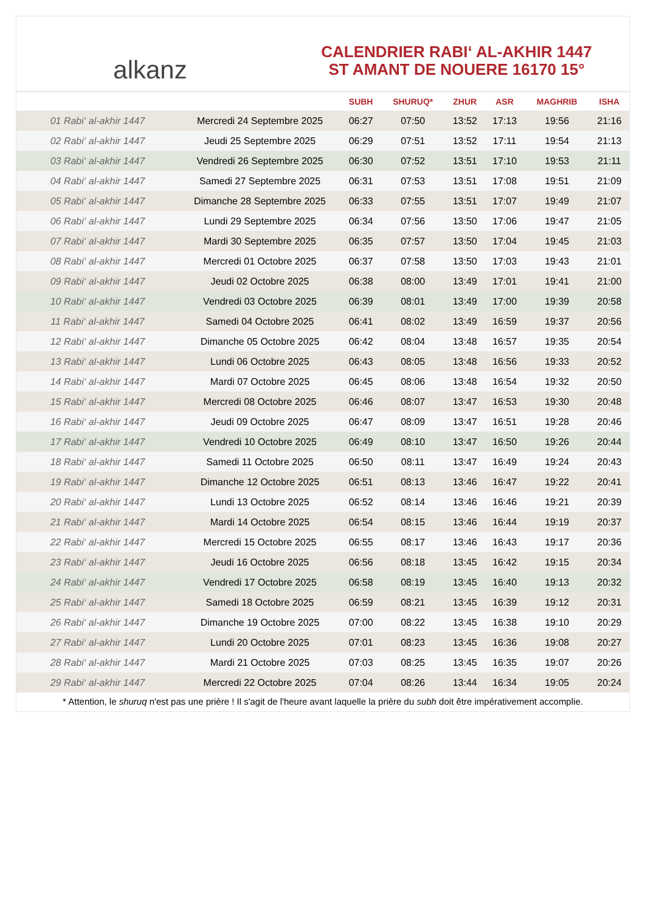alkanz
CALENDRIER RABI‘ AL-AKHIR 1447
ST AMANT DE NOUERE 16170 15°
| | | SUBH | SHURUQ* | ZHUR | ASR | MAGHRIB | ISHA |
| --- | --- | --- | --- | --- | --- | --- | --- |
| 01 Rabi‘ al-akhir 1447 | Mercredi 24 Septembre 2025 | 06:27 | 07:50 | 13:52 | 17:13 | 19:56 | 21:16 |
| 02 Rabi‘ al-akhir 1447 | Jeudi 25 Septembre 2025 | 06:29 | 07:51 | 13:52 | 17:11 | 19:54 | 21:13 |
| 03 Rabi‘ al-akhir 1447 | Vendredi 26 Septembre 2025 | 06:30 | 07:52 | 13:51 | 17:10 | 19:53 | 21:11 |
| 04 Rabi‘ al-akhir 1447 | Samedi 27 Septembre 2025 | 06:31 | 07:53 | 13:51 | 17:08 | 19:51 | 21:09 |
| 05 Rabi‘ al-akhir 1447 | Dimanche 28 Septembre 2025 | 06:33 | 07:55 | 13:51 | 17:07 | 19:49 | 21:07 |
| 06 Rabi‘ al-akhir 1447 | Lundi 29 Septembre 2025 | 06:34 | 07:56 | 13:50 | 17:06 | 19:47 | 21:05 |
| 07 Rabi‘ al-akhir 1447 | Mardi 30 Septembre 2025 | 06:35 | 07:57 | 13:50 | 17:04 | 19:45 | 21:03 |
| 08 Rabi‘ al-akhir 1447 | Mercredi 01 Octobre 2025 | 06:37 | 07:58 | 13:50 | 17:03 | 19:43 | 21:01 |
| 09 Rabi‘ al-akhir 1447 | Jeudi 02 Octobre 2025 | 06:38 | 08:00 | 13:49 | 17:01 | 19:41 | 21:00 |
| 10 Rabi‘ al-akhir 1447 | Vendredi 03 Octobre 2025 | 06:39 | 08:01 | 13:49 | 17:00 | 19:39 | 20:58 |
| 11 Rabi‘ al-akhir 1447 | Samedi 04 Octobre 2025 | 06:41 | 08:02 | 13:49 | 16:59 | 19:37 | 20:56 |
| 12 Rabi‘ al-akhir 1447 | Dimanche 05 Octobre 2025 | 06:42 | 08:04 | 13:48 | 16:57 | 19:35 | 20:54 |
| 13 Rabi‘ al-akhir 1447 | Lundi 06 Octobre 2025 | 06:43 | 08:05 | 13:48 | 16:56 | 19:33 | 20:52 |
| 14 Rabi‘ al-akhir 1447 | Mardi 07 Octobre 2025 | 06:45 | 08:06 | 13:48 | 16:54 | 19:32 | 20:50 |
| 15 Rabi‘ al-akhir 1447 | Mercredi 08 Octobre 2025 | 06:46 | 08:07 | 13:47 | 16:53 | 19:30 | 20:48 |
| 16 Rabi‘ al-akhir 1447 | Jeudi 09 Octobre 2025 | 06:47 | 08:09 | 13:47 | 16:51 | 19:28 | 20:46 |
| 17 Rabi‘ al-akhir 1447 | Vendredi 10 Octobre 2025 | 06:49 | 08:10 | 13:47 | 16:50 | 19:26 | 20:44 |
| 18 Rabi‘ al-akhir 1447 | Samedi 11 Octobre 2025 | 06:50 | 08:11 | 13:47 | 16:49 | 19:24 | 20:43 |
| 19 Rabi‘ al-akhir 1447 | Dimanche 12 Octobre 2025 | 06:51 | 08:13 | 13:46 | 16:47 | 19:22 | 20:41 |
| 20 Rabi‘ al-akhir 1447 | Lundi 13 Octobre 2025 | 06:52 | 08:14 | 13:46 | 16:46 | 19:21 | 20:39 |
| 21 Rabi‘ al-akhir 1447 | Mardi 14 Octobre 2025 | 06:54 | 08:15 | 13:46 | 16:44 | 19:19 | 20:37 |
| 22 Rabi‘ al-akhir 1447 | Mercredi 15 Octobre 2025 | 06:55 | 08:17 | 13:46 | 16:43 | 19:17 | 20:36 |
| 23 Rabi‘ al-akhir 1447 | Jeudi 16 Octobre 2025 | 06:56 | 08:18 | 13:45 | 16:42 | 19:15 | 20:34 |
| 24 Rabi‘ al-akhir 1447 | Vendredi 17 Octobre 2025 | 06:58 | 08:19 | 13:45 | 16:40 | 19:13 | 20:32 |
| 25 Rabi‘ al-akhir 1447 | Samedi 18 Octobre 2025 | 06:59 | 08:21 | 13:45 | 16:39 | 19:12 | 20:31 |
| 26 Rabi‘ al-akhir 1447 | Dimanche 19 Octobre 2025 | 07:00 | 08:22 | 13:45 | 16:38 | 19:10 | 20:29 |
| 27 Rabi‘ al-akhir 1447 | Lundi 20 Octobre 2025 | 07:01 | 08:23 | 13:45 | 16:36 | 19:08 | 20:27 |
| 28 Rabi‘ al-akhir 1447 | Mardi 21 Octobre 2025 | 07:03 | 08:25 | 13:45 | 16:35 | 19:07 | 20:26 |
| 29 Rabi‘ al-akhir 1447 | Mercredi 22 Octobre 2025 | 07:04 | 08:26 | 13:44 | 16:34 | 19:05 | 20:24 |
* Attention, le shuruq n'est pas une prière ! Il s'agit de l'heure avant laquelle la prière du subh doit être impérativement accomplie.